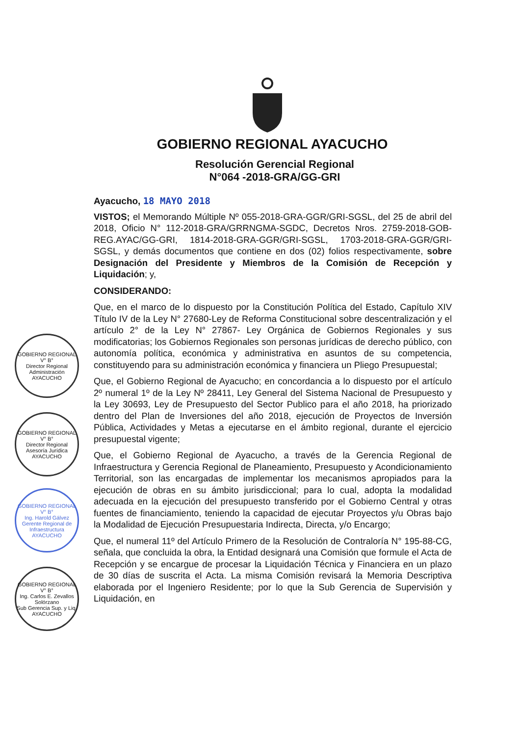GOBIERNO REGIONAL AYACUCHO
Resolución Gerencial Regional
N°064 -2018-GRA/GG-GRI
Ayacucho, 18 MAYO 2018
VISTOS; el Memorando Múltiple Nº 055-2018-GRA-GGR/GRI-SGSL, del 25 de abril del 2018, Oficio N° 112-2018-GRA/GRRNGMA-SGDC, Decretos Nros. 2759-2018-GOB-REG.AYAC/GG-GRI, 1814-2018-GRA-GGR/GRI-SGSL, 1703-2018-GRA-GGR/GRI-SGSL, y demás documentos que contiene en dos (02) folios respectivamente, sobre Designación del Presidente y Miembros de la Comisión de Recepción y Liquidación; y,
CONSIDERANDO:
Que, en el marco de lo dispuesto por la Constitución Política del Estado, Capítulo XIV Título IV de la Ley N° 27680-Ley de Reforma Constitucional sobre descentralización y el artículo 2° de la Ley N° 27867- Ley Orgánica de Gobiernos Regionales y sus modificatorias; los Gobiernos Regionales son personas jurídicas de derecho público, con autonomía política, económica y administrativa en asuntos de su competencia, constituyendo para su administración económica y financiera un Pliego Presupuestal;
Que, el Gobierno Regional de Ayacucho; en concordancia a lo dispuesto por el artículo 2º numeral 1º de la Ley Nº 28411, Ley General del Sistema Nacional de Presupuesto y la Ley 30693, Ley de Presupuesto del Sector Publico para el año 2018, ha priorizado dentro del Plan de Inversiones del año 2018, ejecución de Proyectos de Inversión Pública, Actividades y Metas a ejecutarse en el ámbito regional, durante el ejercicio presupuestal vigente;
Que, el Gobierno Regional de Ayacucho, a través de la Gerencia Regional de Infraestructura y Gerencia Regional de Planeamiento, Presupuesto y Acondicionamiento Territorial, son las encargadas de implementar los mecanismos apropiados para la ejecución de obras en su ámbito jurisdiccional; para lo cual, adopta la modalidad adecuada en la ejecución del presupuesto transferido por el Gobierno Central y otras fuentes de financiamiento, teniendo la capacidad de ejecutar Proyectos y/u Obras bajo la Modalidad de Ejecución Presupuestaria Indirecta, Directa, y/o Encargo;
Que, el numeral 11º del Artículo Primero de la Resolución de Contraloría N° 195-88-CG, señala, que concluida la obra, la Entidad designará una Comisión que formule el Acta de Recepción y se encargue de procesar la Liquidación Técnica y Financiera en un plazo de 30 días de suscrita el Acta. La misma Comisión revisará la Memoria Descriptiva elaborada por el Ingeniero Residente; por lo que la Sub Gerencia de Supervisión y Liquidación, en
GOBIERNO REGIONAL
V° B°
Director Regional
Administración
AYACUCHO
GOBIERNO REGIONAL
V° B°
Director Regional
Asesoría Jurídica
AYACUCHO
GOBIERNO REGIONAL
V° B°
Ing. Harold Gálvez
Gerente Regional de Infraestructura
AYACUCHO
GOBIERNO REGIONAL
V° B°
Ing. Carlos E. Zevallos Solórzano
Sub Gerencia Sup. y Liq.
AYACUCHO